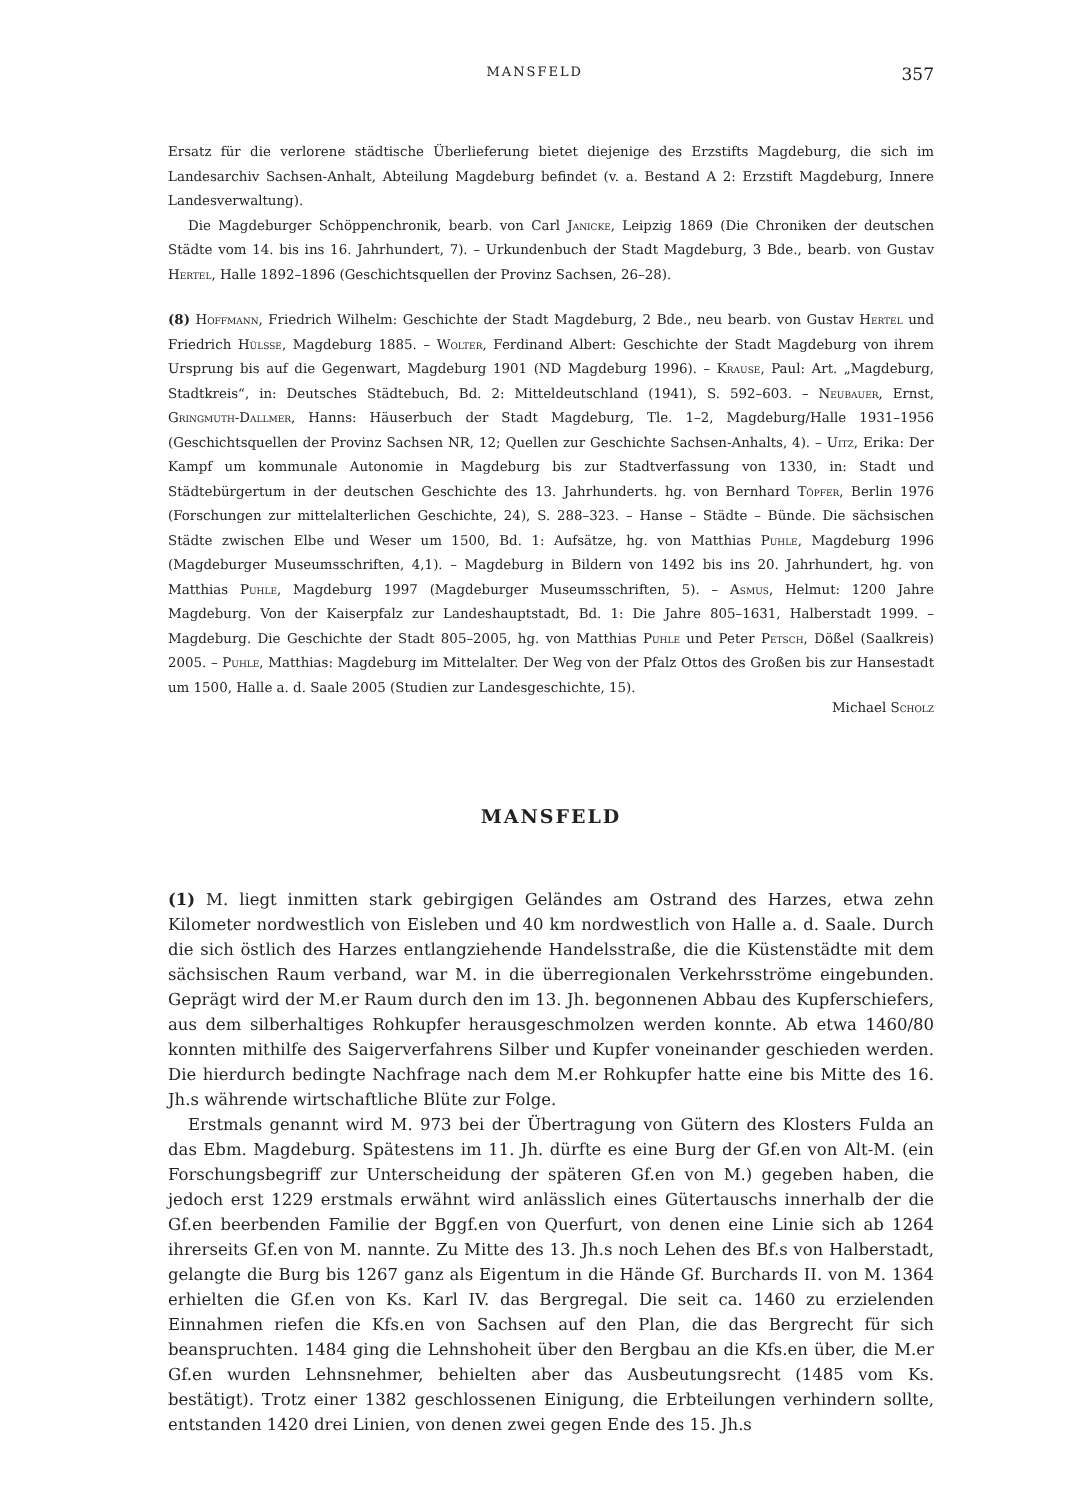MANSFELD 357
Ersatz für die verlorene städtische Überlieferung bietet diejenige des Erzstifts Magdeburg, die sich im Landesarchiv Sachsen-Anhalt, Abteilung Magdeburg befindet (v. a. Bestand A 2: Erzstift Magdeburg, Innere Landesverwaltung).
Die Magdeburger Schöppenchronik, bearb. von Carl Janicke, Leipzig 1869 (Die Chroniken der deutschen Städte vom 14. bis ins 16. Jahrhundert, 7). – Urkundenbuch der Stadt Magdeburg, 3 Bde., bearb. von Gustav Hertel, Halle 1892–1896 (Geschichtsquellen der Provinz Sachsen, 26–28).
(8) Hoffmann, Friedrich Wilhelm: Geschichte der Stadt Magdeburg, 2 Bde., neu bearb. von Gustav Hertel und Friedrich Hülsse, Magdeburg 1885. – Wolter, Ferdinand Albert: Geschichte der Stadt Magdeburg von ihrem Ursprung bis auf die Gegenwart, Magdeburg 1901 (ND Magdeburg 1996). – Krause, Paul: Art. „Magdeburg, Stadtkreis“, in: Deutsches Städtebuch, Bd. 2: Mitteldeutschland (1941), S. 592–603. – Neubauer, Ernst, Gringmuth-Dallmer, Hanns: Häuserbuch der Stadt Magdeburg, Tle. 1–2, Magdeburg/Halle 1931–1956 (Geschichtsquellen der Provinz Sachsen NR, 12; Quellen zur Geschichte Sachsen-Anhalts, 4). – Uitz, Erika: Der Kampf um kommunale Autonomie in Magdeburg bis zur Stadtverfassung von 1330, in: Stadt und Städtebürgertum in der deutschen Geschichte des 13. Jahrhunderts. hg. von Bernhard Töpfer, Berlin 1976 (Forschungen zur mittelalterlichen Geschichte, 24), S. 288–323. – Hanse – Städte – Bünde. Die sächsischen Städte zwischen Elbe und Weser um 1500, Bd. 1: Aufsätze, hg. von Matthias Puhle, Magdeburg 1996 (Magdeburger Museumsschriften, 4,1). – Magdeburg in Bildern von 1492 bis ins 20. Jahrhundert, hg. von Matthias Puhle, Magdeburg 1997 (Magdeburger Museumsschriften, 5). – Asmus, Helmut: 1200 Jahre Magdeburg. Von der Kaiserpfalz zur Landeshauptstadt, Bd. 1: Die Jahre 805–1631, Halberstadt 1999. – Magdeburg. Die Geschichte der Stadt 805–2005, hg. von Matthias Puhle und Peter Petsch, Dößel (Saalkreis) 2005. – Puhle, Matthias: Magdeburg im Mittelalter. Der Weg von der Pfalz Ottos des Großen bis zur Hansestadt um 1500, Halle a. d. Saale 2005 (Studien zur Landesgeschichte, 15).
Michael Scholz
MANSFELD
(1) M. liegt inmitten stark gebirgigen Geländes am Ostrand des Harzes, etwa zehn Kilometer nordwestlich von Eisleben und 40 km nordwestlich von Halle a. d. Saale. Durch die sich östlich des Harzes entlangziehende Handelsstraße, die die Küstenstädte mit dem sächsischen Raum verband, war M. in die überregionalen Verkehrsströme eingebunden. Geprägt wird der M.er Raum durch den im 13. Jh. begonnenen Abbau des Kupferschiefers, aus dem silberhaltiges Rohkupfer herausgeschmolzen werden konnte. Ab etwa 1460/80 konnten mithilfe des Saigerverfahrens Silber und Kupfer voneinander geschieden werden. Die hierdurch bedingte Nachfrage nach dem M.er Rohkupfer hatte eine bis Mitte des 16. Jh.s währende wirtschaftliche Blüte zur Folge.
Erstmals genannt wird M. 973 bei der Übertragung von Gütern des Klosters Fulda an das Ebm. Magdeburg. Spätestens im 11. Jh. dürfte es eine Burg der Gf.en von Alt-M. (ein Forschungsbegriff zur Unterscheidung der späteren Gf.en von M.) gegeben haben, die jedoch erst 1229 erstmals erwähnt wird anlässlich eines Gütertauschs innerhalb der die Gf.en beerbenden Familie der Bggf.en von Querfurt, von denen eine Linie sich ab 1264 ihrerseits Gf.en von M. nannte. Zu Mitte des 13. Jh.s noch Lehen des Bf.s von Halberstadt, gelangte die Burg bis 1267 ganz als Eigentum in die Hände Gf. Burchards II. von M. 1364 erhielten die Gf.en von Ks. Karl IV. das Bergregal. Die seit ca. 1460 zu erzielenden Einnahmen riefen die Kfs.en von Sachsen auf den Plan, die das Bergrecht für sich beanspruchten. 1484 ging die Lehnshoheit über den Bergbau an die Kfs.en über, die M.er Gf.en wurden Lehnsnehmer, behielten aber das Ausbeutungsrecht (1485 vom Ks. bestätigt). Trotz einer 1382 geschlossenen Einigung, die Erbteilungen verhindern sollte, entstanden 1420 drei Linien, von denen zwei gegen Ende des 15. Jh.s